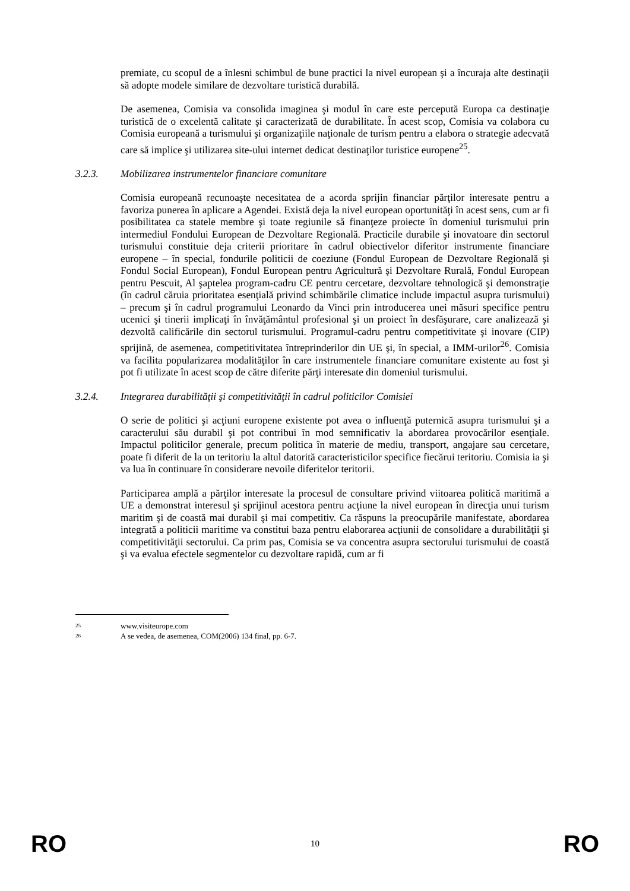premiate, cu scopul de a înlesni schimbul de bune practici la nivel european şi a încuraja alte destinaţii să adopte modele similare de dezvoltare turistică durabilă.
De asemenea, Comisia va consolida imaginea şi modul în care este percepută Europa ca destinaţie turistică de o excelentă calitate şi caracterizată de durabilitate. În acest scop, Comisia va colabora cu Comisia europeană a turismului şi organizaţiile naţionale de turism pentru a elabora o strategie adecvată care să implice şi utilizarea site-ului internet dedicat destinaţilor turistice europene<sup>25</sup>.
3.2.3. Mobilizarea instrumentelor financiare comunitare
Comisia europeană recunoaşte necesitatea de a acorda sprijin financiar părţilor interesate pentru a favoriza punerea în aplicare a Agendei. Există deja la nivel european oportunităţi în acest sens, cum ar fi posibilitatea ca statele membre şi toate regiunile să finanţeze proiecte în domeniul turismului prin intermediul Fondului European de Dezvoltare Regională. Practicile durabile şi inovatoare din sectorul turismului constituie deja criterii prioritare în cadrul obiectivelor diferitor instrumente financiare europene – în special, fondurile politicii de coeziune (Fondul European de Dezvoltare Regională şi Fondul Social European), Fondul European pentru Agricultură şi Dezvoltare Rurală, Fondul European pentru Pescuit, Al şaptelea program-cadru CE pentru cercetare, dezvoltare tehnologică şi demonstraţie (în cadrul căruia prioritatea esenţială privind schimbările climatice include impactul asupra turismului) – precum şi în cadrul programului Leonardo da Vinci prin introducerea unei măsuri specifice pentru ucenici şi tinerii implicaţi în învăţământul profesional şi un proiect în desfăşurare, care analizează şi dezvoltă calificările din sectorul turismului. Programul-cadru pentru competitivitate şi inovare (CIP) sprijină, de asemenea, competitivitatea întreprinderilor din UE şi, în special, a IMM-urilor<sup>26</sup>. Comisia va facilita popularizarea modalităţilor în care instrumentele financiare comunitare existente au fost şi pot fi utilizate în acest scop de către diferite părţi interesate din domeniul turismului.
3.2.4. Integrarea durabilităţii şi competitivităţii în cadrul politicilor Comisiei
O serie de politici şi acţiuni europene existente pot avea o influenţă puternică asupra turismului şi a caracterului său durabil şi pot contribui în mod semnificativ la abordarea provocărilor esenţiale. Impactul politicilor generale, precum politica în materie de mediu, transport, angajare sau cercetare, poate fi diferit de la un teritoriu la altul datorită caracteristicilor specifice fiecărui teritoriu. Comisia ia şi va lua în continuare în considerare nevoile diferitelor teritorii.
Participarea amplă a părţilor interesate la procesul de consultare privind viitoarea politică maritimă a UE a demonstrat interesul şi sprijinul acestora pentru acţiune la nivel european în direcţia unui turism maritim şi de coastă mai durabil şi mai competitiv. Ca răspuns la preocupările manifestate, abordarea integrată a politicii maritime va constitui baza pentru elaborarea acţiunii de consolidare a durabilităţii şi competitivităţii sectorului. Ca prim pas, Comisia se va concentra asupra sectorului turismului de coastă şi va evalua efectele segmentelor cu dezvoltare rapidă, cum ar fi
<sup>25</sup> www.visiteurope.com
<sup>26</sup> A se vedea, de asemenea, COM(2006) 134 final, pp. 6-7.
RO 10 RO